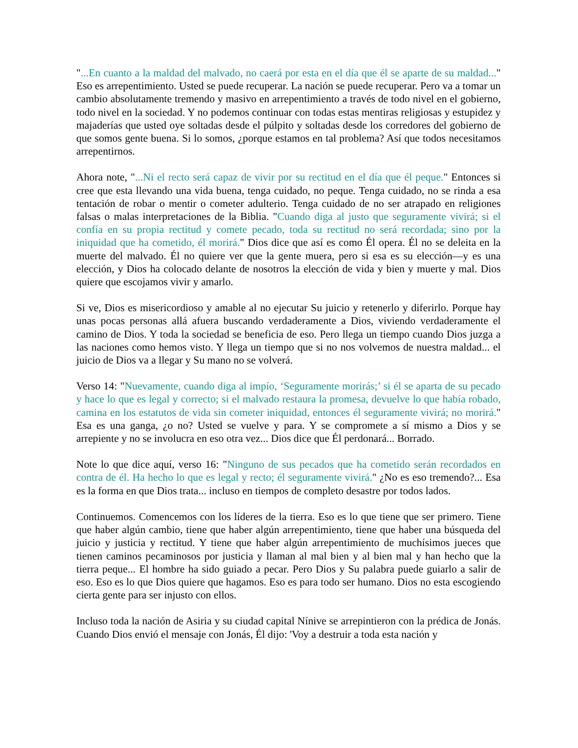"...En cuanto a la maldad del malvado, no caerá por esta en el día que él se aparte de su maldad..." Eso es arrepentimiento. Usted se puede recuperar. La nación se puede recuperar. Pero va a tomar un cambio absolutamente tremendo y masivo en arrepentimiento a través de todo nivel en el gobierno, todo nivel en la sociedad. Y no podemos continuar con todas estas mentiras religiosas y estupidez y majaderías que usted oye soltadas desde el púlpito y soltadas desde los corredores del gobierno de que somos gente buena. Si lo somos, ¿porque estamos en tal problema? Así que todos necesitamos arrepentirnos.
Ahora note, "...Ni el recto será capaz de vivir por su rectitud en el día que él peque." Entonces si cree que esta llevando una vida buena, tenga cuidado, no peque. Tenga cuidado, no se rinda a esa tentación de robar o mentir o cometer adulterio. Tenga cuidado de no ser atrapado en religiones falsas o malas interpretaciones de la Biblia. "Cuando diga al justo que seguramente vivirá; si el confía en su propia rectitud y comete pecado, toda su rectitud no será recordada; sino por la iniquidad que ha cometido, él morirá." Dios dice que así es como Él opera. Él no se deleita en la muerte del malvado. Él no quiere ver que la gente muera, pero si esa es su elección—y es una elección, y Dios ha colocado delante de nosotros la elección de vida y bien y muerte y mal. Dios quiere que escojamos vivir y amarlo.
Si ve, Dios es misericordioso y amable al no ejecutar Su juicio y retenerlo y diferirlo. Porque hay unas pocas personas allá afuera buscando verdaderamente a Dios, viviendo verdaderamente el camino de Dios. Y toda la sociedad se beneficia de eso. Pero llega un tiempo cuando Dios juzga a las naciones como hemos visto. Y llega un tiempo que si no nos volvemos de nuestra maldad... el juicio de Dios va a llegar y Su mano no se volverá.
Verso 14: "Nuevamente, cuando diga al impío, ‘Seguramente morirás;’ si él se aparta de su pecado y hace lo que es legal y correcto; si el malvado restaura la promesa, devuelve lo que había robado, camina en los estatutos de vida sin cometer iniquidad, entonces él seguramente vivirá; no morirá." Esa es una ganga, ¿o no? Usted se vuelve y para. Y se compromete a sí mismo a Dios y se arrepiente y no se involucra en eso otra vez... Dios dice que Él perdonará... Borrado.
Note lo que dice aquí, verso 16: "Ninguno de sus pecados que ha cometido serán recordados en contra de él. Ha hecho lo que es legal y recto; él seguramente vivirá." ¿No es eso tremendo?... Esa es la forma en que Dios trata... incluso en tiempos de completo desastre por todos lados.
Continuemos. Comencemos con los líderes de la tierra. Eso es lo que tiene que ser primero. Tiene que haber algún cambio, tiene que haber algún arrepentimiento, tiene que haber una búsqueda del juicio y justicia y rectitud. Y tiene que haber algún arrepentimiento de muchísimos jueces que tienen caminos pecaminosos por justicia y llaman al mal bien y al bien mal y han hecho que la tierra peque... El hombre ha sido guiado a pecar. Pero Dios y Su palabra puede guiarlo a salir de eso. Eso es lo que Dios quiere que hagamos. Eso es para todo ser humano. Dios no esta escogiendo cierta gente para ser injusto con ellos.
Incluso toda la nación de Asiria y su ciudad capital Nínive se arrepintieron con la prédica de Jonás. Cuando Dios envió el mensaje con Jonás, Él dijo: 'Voy a destruir a toda esta nación y